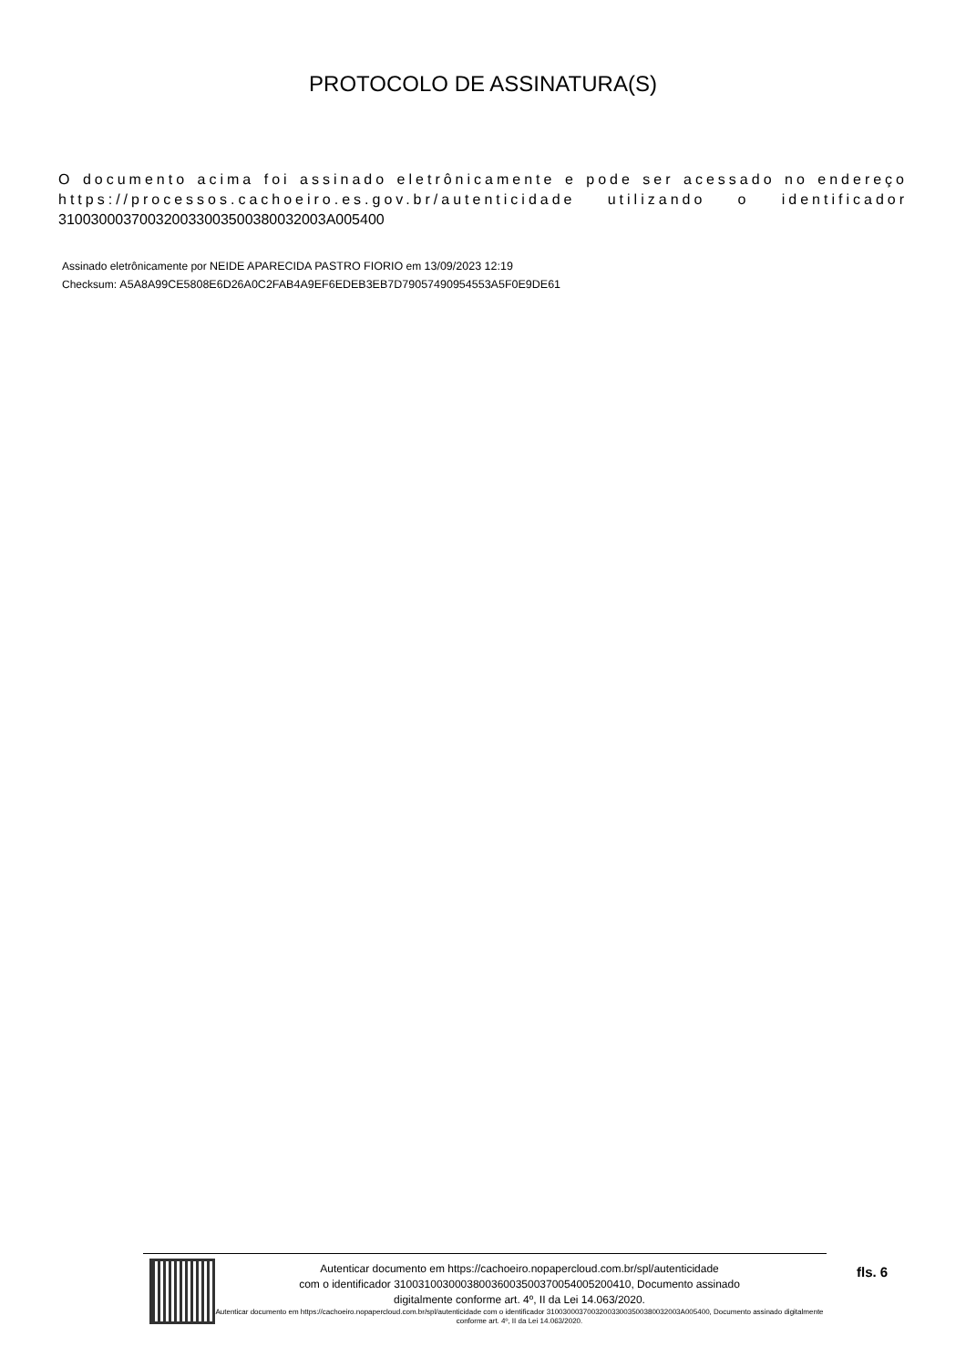PROTOCOLO DE ASSINATURA(S)
O documento acima foi assinado eletrônicamente e pode ser acessado no endereço https://processos.cachoeiro.es.gov.br/autenticidade utilizando o identificador 310030003700320033003500380032003A005400
Assinado eletrônicamente por NEIDE APARECIDA PASTRO FIORIO em 13/09/2023 12:19
Checksum: A5A8A99CE5808E6D26A0C2FAB4A9EF6EDEB3EB7D79057490954553A5F0E9DE61
Autenticar documento em https://cachoeiro.nopapercloud.com.br/spl/autenticidade
com o identificador 310031003000380036003500370054005200410, Documento assinado
digitalmente conforme art. 4º, II da Lei 14.063/2020.
Autenticar documento em https://cachoeiro.nopapercloud.com.br/spl/autenticidade com o identificador 310030003700320033003500380032003A005400, Documento assinado digitalmente conforme art. 4º, II da Lei 14.063/2020.
fls. 6